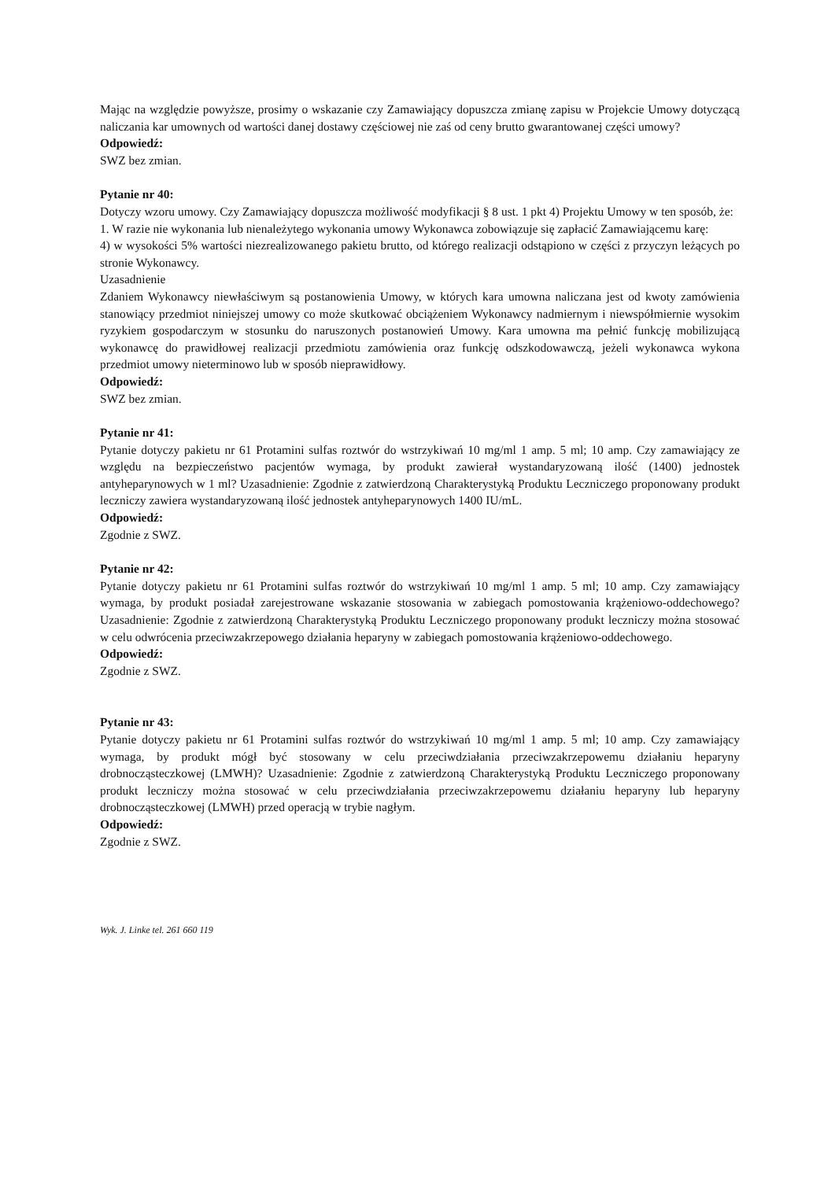Mając na względzie powyższe, prosimy o wskazanie czy Zamawiający dopuszcza zmianę zapisu w Projekcie Umowy dotyczącą naliczania kar umownych od wartości danej dostawy częściowej nie zaś od ceny brutto gwarantowanej części umowy?
Odpowiedź:
SWZ bez zmian.
Pytanie nr 40:
Dotyczy wzoru umowy. Czy Zamawiający dopuszcza możliwość modyfikacji § 8 ust. 1 pkt 4) Projektu Umowy w ten sposób, że:
1. W razie nie wykonania lub nienależytego wykonania umowy Wykonawca zobowiązuje się zapłacić Zamawiającemu karę:
4) w wysokości 5% wartości niezrealizowanego pakietu brutto, od którego realizacji odstąpiono w części z przyczyn leżących po stronie Wykonawcy.
Uzasadnienie
Zdaniem Wykonawcy niewłaściwym są postanowienia Umowy, w których kara umowna naliczana jest od kwoty zamówienia stanowiący przedmiot niniejszej umowy co może skutkować obciążeniem Wykonawcy nadmiernym i niewspółmiernie wysokim ryzykiem gospodarczym w stosunku do naruszonych postanowień Umowy. Kara umowna ma pełnić funkcję mobilizującą wykonawcę do prawidłowej realizacji przedmiotu zamówienia oraz funkcję odszkodowawczą, jeżeli wykonawca wykona przedmiot umowy nieterminowo lub w sposób nieprawidłowy.
Odpowiedź:
SWZ bez zmian.
Pytanie nr 41:
Pytanie dotyczy pakietu nr 61 Protamini sulfas roztwór do wstrzykiwań 10 mg/ml 1 amp. 5 ml; 10 amp. Czy zamawiający ze względu na bezpieczeństwo pacjentów wymaga, by produkt zawierał wystandaryzowaną ilość (1400) jednostek antyheparynowych w 1 ml? Uzasadnienie: Zgodnie z zatwierdzoną Charakterystyką Produktu Leczniczego proponowany produkt leczniczy zawiera wystandaryzowaną ilość jednostek antyheparynowych 1400 IU/mL.
Odpowiedź:
Zgodnie z SWZ.
Pytanie nr 42:
Pytanie dotyczy pakietu nr 61 Protamini sulfas roztwór do wstrzykiwań 10 mg/ml 1 amp. 5 ml; 10 amp. Czy zamawiający wymaga, by produkt posiadał zarejestrowane wskazanie stosowania w zabiegach pomostowania krążeniowo-oddechowego? Uzasadnienie: Zgodnie z zatwierdzoną Charakterystyką Produktu Leczniczego proponowany produkt leczniczy można stosować w celu odwrócenia przeciwzakrzepowego działania heparyny w zabiegach pomostowania krążeniowo-oddechowego.
Odpowiedź:
Zgodnie z SWZ.
Pytanie nr 43:
Pytanie dotyczy pakietu nr 61 Protamini sulfas roztwór do wstrzykiwań 10 mg/ml 1 amp. 5 ml; 10 amp. Czy zamawiający wymaga, by produkt mógł być stosowany w celu przeciwdziałania przeciwzakrzepowemu działaniu heparyny drobnocząsteczkowej (LMWH)? Uzasadnienie: Zgodnie z zatwierdzoną Charakterystyką Produktu Leczniczego proponowany produkt leczniczy można stosować w celu przeciwdziałania przeciwzakrzepowemu działaniu heparyny lub heparyny drobnocząsteczkowej (LMWH) przed operacją w trybie nagłym.
Odpowiedź:
Zgodnie z SWZ.
Wyk. J. Linke tel. 261 660 119